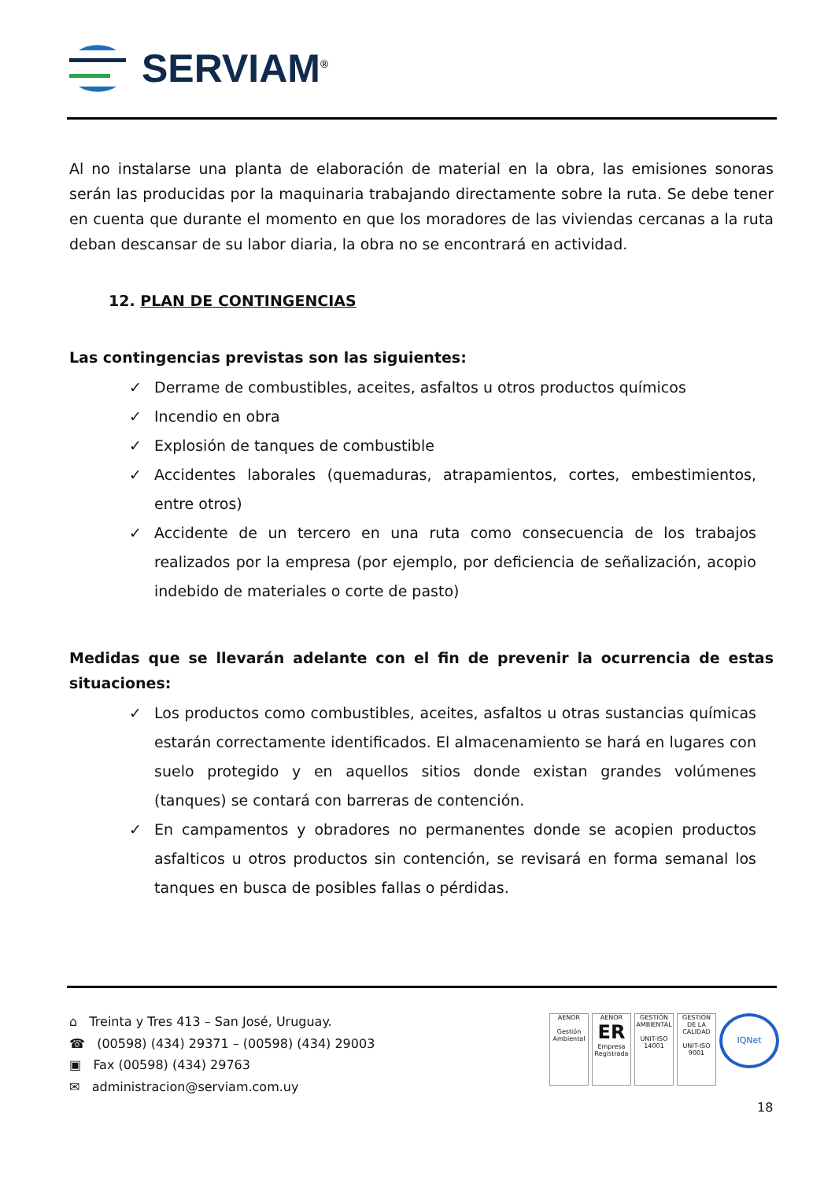SERVIAM<sup>®</sup>
Al no instalarse una planta de elaboración de material en la obra, las emisiones sonoras serán las producidas por la maquinaria trabajando directamente sobre la ruta. Se debe tener en cuenta que durante el momento en que los moradores de las viviendas cercanas a la ruta deban descansar de su labor diaria, la obra no se encontrará en actividad.
12. PLAN DE CONTINGENCIAS
Las contingencias previstas son las siguientes:
✓ Derrame de combustibles, aceites, asfaltos u otros productos químicos
✓ Incendio en obra
✓ Explosión de tanques de combustible
✓ Accidentes laborales (quemaduras, atrapamientos, cortes, embestimientos, entre otros)
✓ Accidente de un tercero en una ruta como consecuencia de los trabajos realizados por la empresa (por ejemplo, por deficiencia de señalización, acopio indebido de materiales o corte de pasto)
Medidas que se llevarán adelante con el fin de prevenir la ocurrencia de estas situaciones:
✓ Los productos como combustibles, aceites, asfaltos u otras sustancias químicas estarán correctamente identificados. El almacenamiento se hará en lugares con suelo protegido y en aquellos sitios donde existan grandes volúmenes (tanques) se contará con barreras de contención.
✓ En campamentos y obradores no permanentes donde se acopien productos asfalticos u otros productos sin contención, se revisará en forma semanal los tanques en busca de posibles fallas o pérdidas.
⌂ Treinta y Tres 413 – San José, Uruguay.
☎ (00598) (434) 29371 – (00598) (434) 29003
▣ Fax (00598) (434) 29763
✉ administracion@serviam.com.uy
AENOR
Gestión Ambiental
AENOR
ER
Empresa Registrada
GESTIÓN AMBIENTAL
UNIT-ISO 14001
GESTION DE LA CALIDAD
UNIT-ISO 9001
IQNet
18